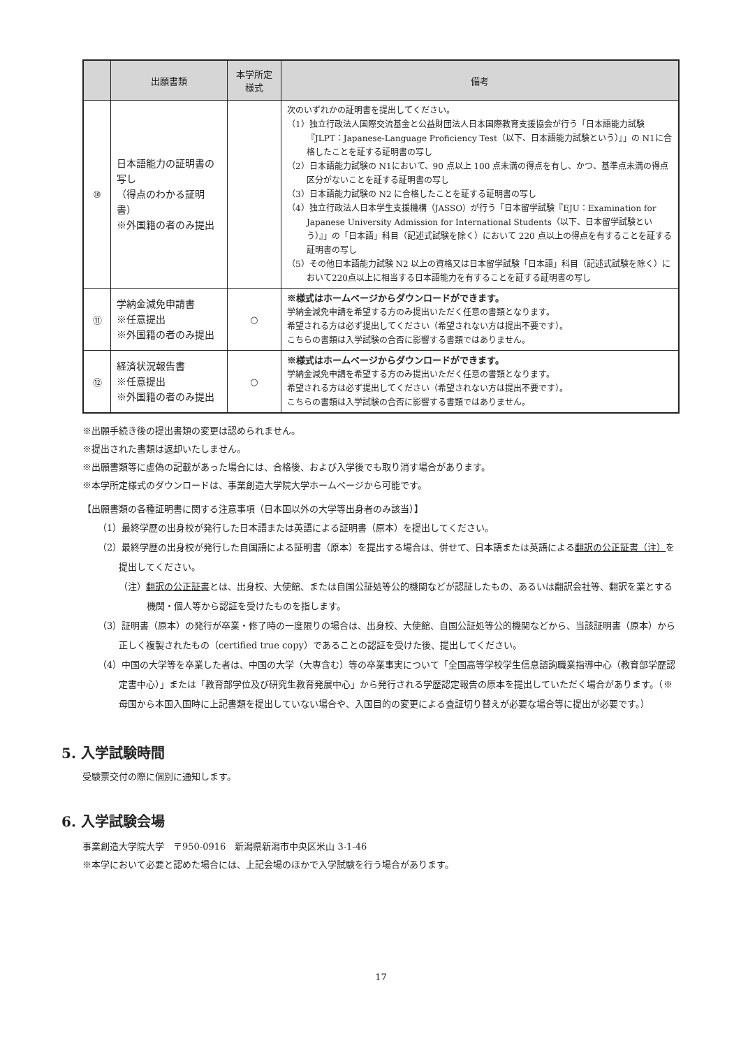| | 出願書類 | 本学所定 様式 | 備考 |
| --- | --- | --- | --- |
| ⑩ | 日本語能力の証明書の写し （得点のわかる証明書） ※外国籍の者のみ提出 | | 次のいずれかの証明書を提出してください。 （1）独立行政法人国際交流基金と公益財団法人日本国際教育支援協会が行う「日本語能力試験『JLPT：Japanese-Language Proficiency Test（以下、日本語能力試験という）』」の N1に合格したことを証する証明書の写し （2）日本語能力試験の N1において、90 点以上 100 点未満の得点を有し、かつ、基準点未満の得点区分がないことを証する証明書の写し （3）日本語能力試験の N2 に合格したことを証する証明書の写し （4）独立行政法人日本学生支援機構（JASSO）が行う「日本留学試験『EJU：Examination for Japanese University Admission for International Students（以下、日本留学試験という）』」の「日本語」科目（記述式試験を除く）において 220 点以上の得点を有することを証する証明書の写し （5）その他日本語能力試験 N2 以上の資格又は日本留学試験「日本語」科目（記述式試験を除く）において220点以上に相当する日本語能力を有することを証する証明書の写し |
| ⑪ | 学納金減免申請書 ※任意提出 ※外国籍の者のみ提出 | ○ | ※様式はホームページからダウンロードができます。 学納金減免申請を希望する方のみ提出いただく任意の書類となります。 希望される方は必ず提出してください（希望されない方は提出不要です）。 こちらの書類は入学試験の合否に影響する書類ではありません。 |
| ⑫ | 経済状況報告書 ※任意提出 ※外国籍の者のみ提出 | ○ | ※様式はホームページからダウンロードができます。 学納金減免申請を希望する方のみ提出いただく任意の書類となります。 希望される方は必ず提出してください（希望されない方は提出不要です）。 こちらの書類は入学試験の合否に影響する書類ではありません。 |
※出願手続き後の提出書類の変更は認められません。
※提出された書類は返却いたしません。
※出願書類等に虚偽の記載があった場合には、合格後、および入学後でも取り消す場合があります。
※本学所定様式のダウンロードは、事業創造大学院大学ホームページから可能です。
【出願書類の各種証明書に関する注意事項（日本国以外の大学等出身者のみ該当）】
（1）最終学歴の出身校が発行した日本語または英語による証明書（原本）を提出してください。
（2）最終学歴の出身校が発行した自国語による証明書（原本）を提出する場合は、併せて、日本語または英語による翻訳の公正証書（注）を提出してください。
（注）翻訳の公正証書とは、出身校、大使館、または自国公証処等公的機関などが認証したもの、あるいは翻訳会社等、翻訳を業とする機関・個人等から認証を受けたものを指します。
（3）証明書（原本）の発行が卒業・修了時の一度限りの場合は、出身校、大使館、自国公証処等公的機関などから、当該証明書（原本）から正しく複製されたもの（certified true copy）であることの認証を受けた後、提出してください。
（4）中国の大学等を卒業した者は、中国の大学（大専含む）等の卒業事実について「全国高等学校学生信息諮詢職業指導中心（教育部学歴認定書中心）」または「教育部学位及び研究生教育発展中心」から発行される学歴認定報告の原本を提出していただく場合があります。（※母国から本国入国時に上記書類を提出していない場合や、入国目的の変更による査証切り替えが必要な場合等に提出が必要です。）
5. 入学試験時間
受験票交付の際に個別に通知します。
6. 入学試験会場
事業創造大学院大学　〒950-0916　新潟県新潟市中央区米山 3-1-46
※本学において必要と認めた場合には、上記会場のほかで入学試験を行う場合があります。
17